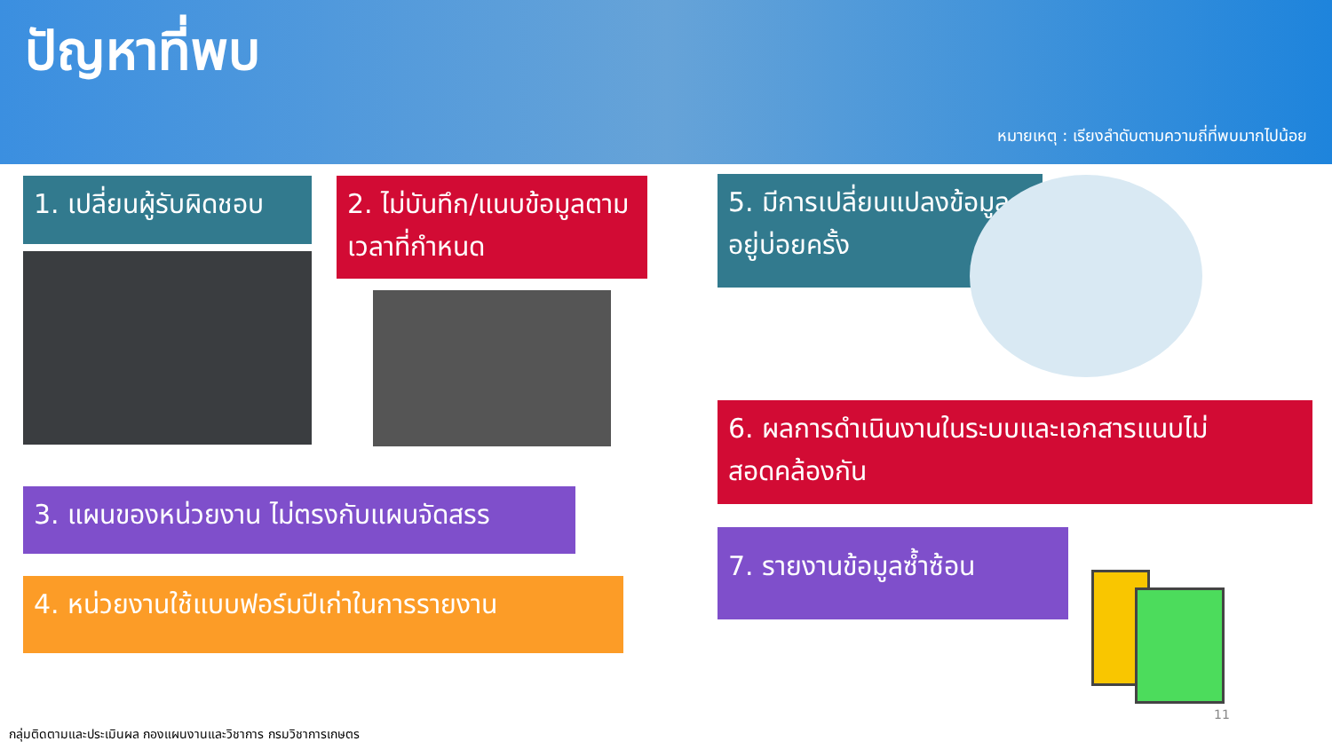ปัญหาที่พบ
หมายเหตุ : เรียงลำดับตามความถี่ที่พบมากไปน้อย
1. เปลี่ยนผู้รับผิดชอบ
2. ไม่บันทึก/แนบข้อมูลตามเวลาที่กำหนด
3. แผนของหน่วยงาน ไม่ตรงกับแผนจัดสรร
4. หน่วยงานใช้แบบฟอร์มปีเก่าในการรายงาน
5. มีการเปลี่ยนแปลงข้อมูลอยู่บ่อยครั้ง
6. ผลการดำเนินงานในระบบและเอกสารแนบไม่สอดคล้องกัน
7. รายงานข้อมูลซ้ำซ้อน
11
กลุ่มติดตามและประเมินผล กองแผนงานและวิชาการ กรมวิชาการเกษตร